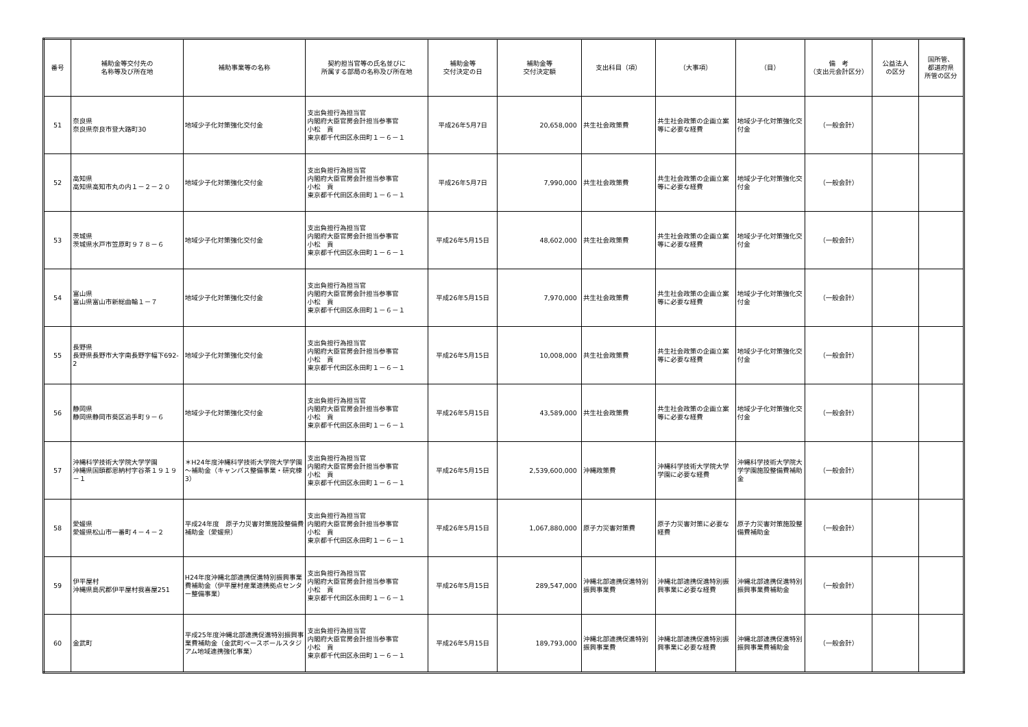| 番号 | 補助金等交付先の 名称等及び所在地 | 補助事業等の名称 | 契約担当官等の氏名並びに 所属する部局の名称及び所在地 | 補助金等 交付決定の日 | 補助金等 交付決定額 | 支出科目（項） | （大事項） | （目） | 備 考 （支出元会計区分） | 公益法人 の区分 | 国所管、 都道府県 所管の区分 |
| --- | --- | --- | --- | --- | --- | --- | --- | --- | --- | --- | --- |
| 51 | 奈良県 奈良県奈良市登大路町30 | 地域少子化対策強化交付金 | 支出負担行為担当官 内閣府大臣官房会計担当参事官 小松 貢 東京都千代田区永田町１－６－１ | 平成26年5月7日 | 20,658,000 | 共生社会政策費 | 共生社会政策の企画立案等に必要な経費 | 地域少子化対策強化交付金 | （一般会計） | | |
| 52 | 高知県 高知県高知市丸の内１－２－２０ | 地域少子化対策強化交付金 | 支出負担行為担当官 内閣府大臣官房会計担当参事官 小松 貢 東京都千代田区永田町１－６－１ | 平成26年5月7日 | 7,990,000 | 共生社会政策費 | 共生社会政策の企画立案等に必要な経費 | 地域少子化対策強化交付金 | （一般会計） | | |
| 53 | 茨城県 茨城県水戸市笠原町９７８－６ | 地域少子化対策強化交付金 | 支出負担行為担当官 内閣府大臣官房会計担当参事官 小松 貢 東京都千代田区永田町１－６－１ | 平成26年5月15日 | 48,602,000 | 共生社会政策費 | 共生社会政策の企画立案等に必要な経費 | 地域少子化対策強化交付金 | （一般会計） | | |
| 54 | 富山県 富山県富山市新総曲輪１－７ | 地域少子化対策強化交付金 | 支出負担行為担当官 内閣府大臣官房会計担当参事官 小松 貢 東京都千代田区永田町１－６－１ | 平成26年5月15日 | 7,970,000 | 共生社会政策費 | 共生社会政策の企画立案等に必要な経費 | 地域少子化対策強化交付金 | （一般会計） | | |
| 55 | 長野県 長野県長野市大字南長野字幅下692-2 | 地域少子化対策強化交付金 | 支出負担行為担当官 内閣府大臣官房会計担当参事官 小松 貢 東京都千代田区永田町１－６－１ | 平成26年5月15日 | 10,008,000 | 共生社会政策費 | 共生社会政策の企画立案等に必要な経費 | 地域少子化対策強化交付金 | （一般会計） | | |
| 56 | 静岡県 静岡県静岡市葵区追手町９－６ | 地域少子化対策強化交付金 | 支出負担行為担当官 内閣府大臣官房会計担当参事官 小松 貢 東京都千代田区永田町１－６－１ | 平成26年5月15日 | 43,589,000 | 共生社会政策費 | 共生社会政策の企画立案等に必要な経費 | 地域少子化対策強化交付金 | （一般会計） | | |
| 57 | 沖縄科学技術大学院大学学園 沖縄県国頭郡恩納村字谷茶１９１９－１ | ＊H24年度沖縄科学技術大学院大学学園～補助金（キャンパス整備事業・研究棟3） | 支出負担行為担当官 内閣府大臣官房会計担当参事官 小松 貢 東京都千代田区永田町１－６－１ | 平成26年5月15日 | 2,539,600,000 | 沖縄政策費 | 沖縄科学技術大学院大学学園に必要な経費 | 沖縄科学技術大学院大学学園施設整備費補助金 | （一般会計） | | |
| 58 | 愛媛県 愛媛県松山市一番町４－４－２ | 平成24年度 原子力災害対策施設整備費補助金（愛媛県） | 支出負担行為担当官 内閣府大臣官房会計担当参事官 小松 貢 東京都千代田区永田町１－６－１ | 平成26年5月15日 | 1,067,880,000 | 原子力災害対策費 | 原子力災害対策に必要な経費 | 原子力災害対策施設整備費補助金 | （一般会計） | | |
| 59 | 伊平屋村 沖縄県島尻郡伊平屋村我喜屋251 | H24年度沖縄北部連携促進特別振興事業費補助金（伊平屋村産業連携拠点センター整備事業） | 支出負担行為担当官 内閣府大臣官房会計担当参事官 小松 貢 東京都千代田区永田町１－６－１ | 平成26年5月15日 | 289,547,000 | 沖縄北部連携促進特別振興事業費 | 沖縄北部連携促進特別振興事業に必要な経費 | 沖縄北部連携促進特別振興事業費補助金 | （一般会計） | | |
| 60 | 金武町 | 平成25年度沖縄北部連携促進特別振興事業費補助金（金武町ベースボールスタジアム地域連携強化事業） | 支出負担行為担当官 内閣府大臣官房会計担当参事官 小松 貢 東京都千代田区永田町１－６－１ | 平成26年5月15日 | 189,793,000 | 沖縄北部連携促進特別振興事業費 | 沖縄北部連携促進特別振興事業に必要な経費 | 沖縄北部連携促進特別振興事業費補助金 | （一般会計） | | |